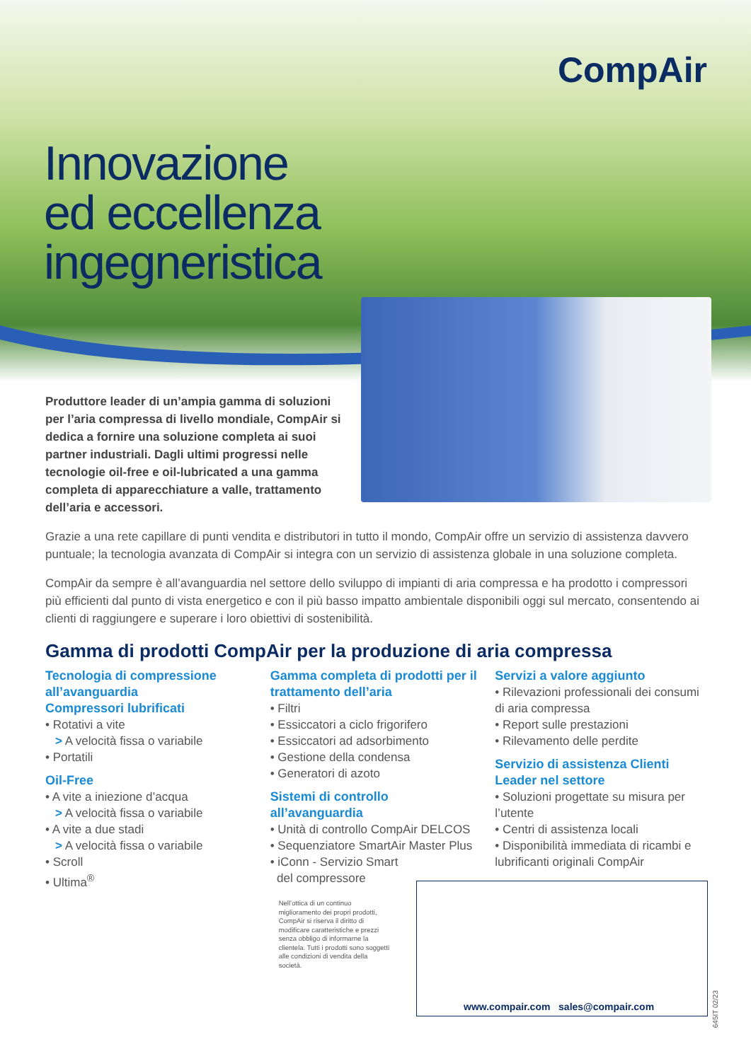CompAir
Innovazione
ed eccellenza
ingegneristica
Produttore leader di un’ampia gamma di soluzioni per l’aria compressa di livello mondiale, CompAir si dedica a fornire una soluzione completa ai suoi partner industriali. Dagli ultimi progressi nelle tecnologie oil-free e oil-lubricated a una gamma completa di apparecchiature a valle, trattamento dell’aria e accessori.
Grazie a una rete capillare di punti vendita e distributori in tutto il mondo, CompAir offre un servizio di assistenza davvero puntuale; la tecnologia avanzata di CompAir si integra con un servizio di assistenza globale in una soluzione completa.
CompAir da sempre è all’avanguardia nel settore dello sviluppo di impianti di aria compressa e ha prodotto i compressori più efficienti dal punto di vista energetico e con il più basso impatto ambientale disponibili oggi sul mercato, consentendo ai clienti di raggiungere e superare i loro obiettivi di sostenibilità.
Gamma di prodotti CompAir per la produzione di aria compressa
Tecnologia di compressione all’avanguardia
Compressori lubrificati
• Rotativi a vite
> A velocità fissa o variabile
• Portatili
Oil-Free
• A vite a iniezione d’acqua
> A velocità fissa o variabile
• A vite a due stadi
> A velocità fissa o variabile
• Scroll
• Ultima<sup>®</sup>
Gamma completa di prodotti per il trattamento dell’aria
• Filtri
• Essiccatori a ciclo frigorifero
• Essiccatori ad adsorbimento
• Gestione della condensa
• Generatori di azoto
Sistemi di controllo all’avanguardia
• Unità di controllo CompAir DELCOS
• Sequenziatore SmartAir Master Plus
• iConn - Servizio Smart
del compressore
Nell’ottica di un continuo miglioramento dei propri prodotti, CompAir si riserva il diritto di modificare caratteristiche e prezzi senza obbligo di informarne la clientela. Tutti i prodotti sono soggetti alle condizioni di vendita della società.
Servizi a valore aggiunto
• Rilevazioni professionali dei consumi di aria compressa
• Report sulle prestazioni
• Rilevamento delle perdite
Servizio di assistenza Clienti Leader nel settore
• Soluzioni progettate su misura per l’utente
• Centri di assistenza locali
• Disponibilità immediata di ricambi e lubrificanti originali CompAir
www.compair.com sales@compair.com
645IT 02/23